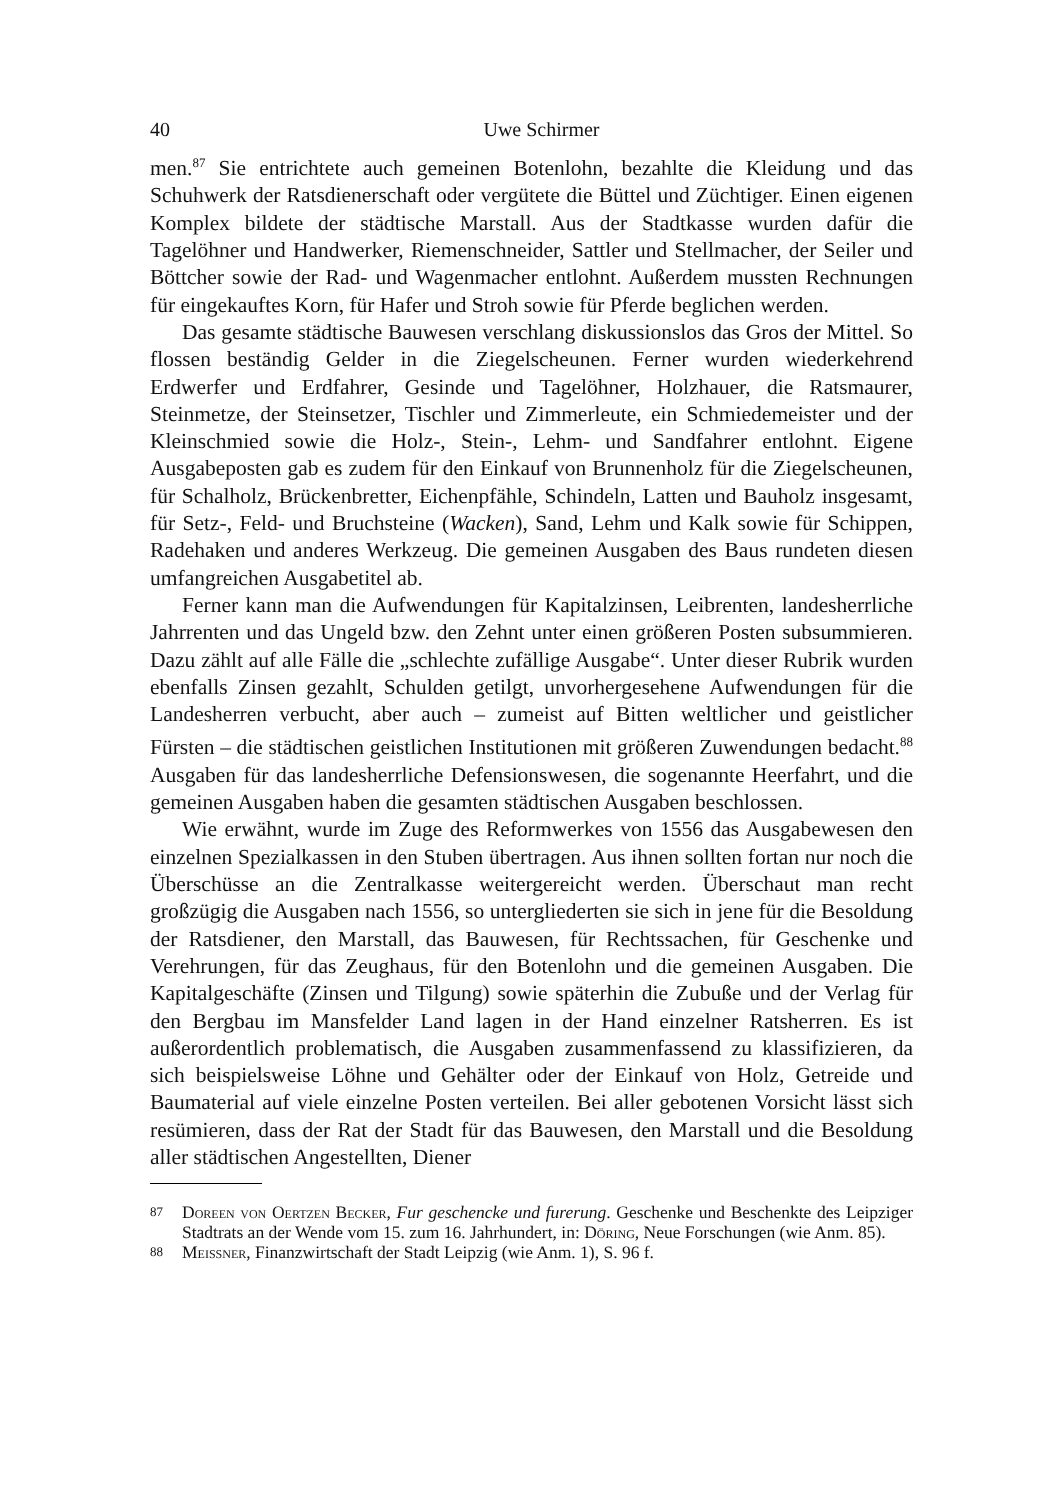40 Uwe Schirmer
men.<sup>87</sup> Sie entrichtete auch gemeinen Botenlohn, bezahlte die Kleidung und das Schuhwerk der Ratsdienerschaft oder vergütete die Büttel und Züchtiger. Einen eigenen Komplex bildete der städtische Marstall. Aus der Stadtkasse wurden dafür die Tagelöhner und Handwerker, Riemenschneider, Sattler und Stellmacher, der Seiler und Böttcher sowie der Rad- und Wagenmacher entlohnt. Außerdem mussten Rechnungen für eingekauftes Korn, für Hafer und Stroh sowie für Pferde beglichen werden.
Das gesamte städtische Bauwesen verschlang diskussionslos das Gros der Mittel. So flossen beständig Gelder in die Ziegelscheunen. Ferner wurden wiederkehrend Erdwerfer und Erdfahrer, Gesinde und Tagelöhner, Holzhauer, die Ratsmaurer, Steinmetze, der Steinsetzer, Tischler und Zimmerleute, ein Schmiedemeister und der Kleinschmied sowie die Holz-, Stein-, Lehm- und Sandfahrer entlohnt. Eigene Ausgabeposten gab es zudem für den Einkauf von Brunnenholz für die Ziegelscheunen, für Schalholz, Brückenbretter, Eichenpfähle, Schindeln, Latten und Bauholz insgesamt, für Setz-, Feld- und Bruchsteine (Wacken), Sand, Lehm und Kalk sowie für Schippen, Radehaken und anderes Werkzeug. Die gemeinen Ausgaben des Baus rundeten diesen umfangreichen Ausgabetitel ab.
Ferner kann man die Aufwendungen für Kapitalzinsen, Leibrenten, landesherrliche Jahrrenten und das Ungeld bzw. den Zehnt unter einen größeren Posten subsummieren. Dazu zählt auf alle Fälle die „schlechte zufällige Ausgabe“. Unter dieser Rubrik wurden ebenfalls Zinsen gezahlt, Schulden getilgt, unvorhergesehene Aufwendungen für die Landesherren verbucht, aber auch – zumeist auf Bitten weltlicher und geistlicher Fürsten – die städtischen geistlichen Institutionen mit größeren Zuwendungen bedacht.<sup>88</sup> Ausgaben für das landesherrliche Defensionswesen, die sogenannte Heerfahrt, und die gemeinen Ausgaben haben die gesamten städtischen Ausgaben beschlossen.
Wie erwähnt, wurde im Zuge des Reformwerkes von 1556 das Ausgabewesen den einzelnen Spezialkassen in den Stuben übertragen. Aus ihnen sollten fortan nur noch die Überschüsse an die Zentralkasse weitergereicht werden. Überschaut man recht großzügig die Ausgaben nach 1556, so untergliederten sie sich in jene für die Besoldung der Ratsdiener, den Marstall, das Bauwesen, für Rechtssachen, für Geschenke und Verehrungen, für das Zeughaus, für den Botenlohn und die gemeinen Ausgaben. Die Kapitalgeschäfte (Zinsen und Tilgung) sowie späterhin die Zubuße und der Verlag für den Bergbau im Mansfelder Land lagen in der Hand einzelner Ratsherren. Es ist außerordentlich problematisch, die Ausgaben zusammenfassend zu klassifizieren, da sich beispielsweise Löhne und Gehälter oder der Einkauf von Holz, Getreide und Baumaterial auf viele einzelne Posten verteilen. Bei aller gebotenen Vorsicht lässt sich resümieren, dass der Rat der Stadt für das Bauwesen, den Marstall und die Besoldung aller städtischen Angestellten, Diener
<sup>87</sup> Doreen von Oertzen Becker, Fur geschencke und furerung. Geschenke und Beschenkte des Leipziger Stadtrats an der Wende vom 15. zum 16. Jahrhundert, in: Döring, Neue Forschungen (wie Anm. 85).
<sup>88</sup> Meissner, Finanzwirtschaft der Stadt Leipzig (wie Anm. 1), S. 96 f.